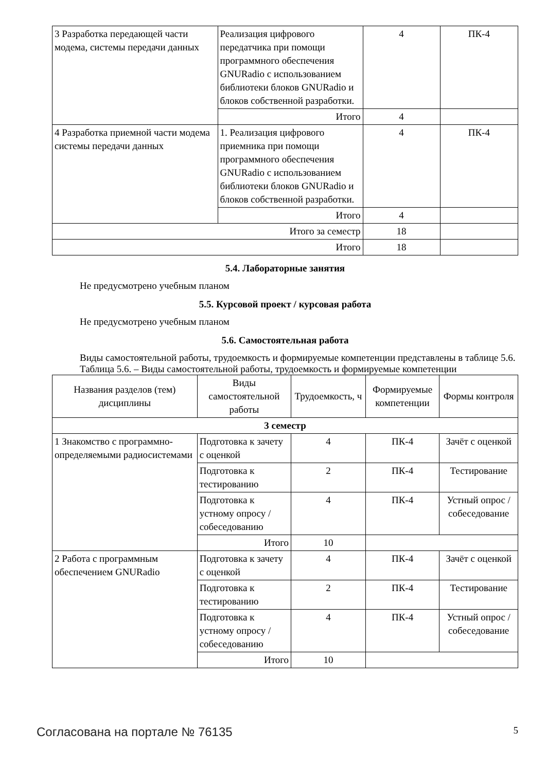| 3 Разработка передающей части модема, системы передачи данных | Реализация цифрового передатчика при помощи программного обеспечения GNURadio с использованием библиотеки блоков GNURadio и блоков собственной разработки. | 4 | ПК-4 |
| | Итого | 4 | |
| 4 Разработка приемной части модема системы передачи данных | 1. Реализация цифрового приемника при помощи программного обеспечения GNURadio с использованием библиотеки блоков GNURadio и блоков собственной разработки. | 4 | ПК-4 |
| | Итого | 4 | |
| Итого за семестр | | 18 | |
| Итого | | 18 | |
5.4. Лабораторные занятия
Не предусмотрено учебным планом
5.5. Курсовой проект / курсовая работа
Не предусмотрено учебным планом
5.6. Самостоятельная работа
Виды самостоятельной работы, трудоемкость и формируемые компетенции представлены в таблице 5.6.
Таблица 5.6. – Виды самостоятельной работы, трудоемкость и формируемые компетенции
| Названия разделов (тем) дисциплины | Виды самостоятельной работы | Трудоемкость, ч | Формируемые компетенции | Формы контроля |
| --- | --- | --- | --- | --- |
| 3 семестр | | | | |
| 1 Знакомство с программно-определяемыми радиосистемами | Подготовка к зачету с оценкой | 4 | ПК-4 | Зачёт с оценкой |
| | Подготовка к тестированию | 2 | ПК-4 | Тестирование |
| | Подготовка к устному опросу / собеседованию | 4 | ПК-4 | Устный опрос / собеседование |
| | Итого | 10 | | |
| 2 Работа с программным обеспечением GNURadio | Подготовка к зачету с оценкой | 4 | ПК-4 | Зачёт с оценкой |
| | Подготовка к тестированию | 2 | ПК-4 | Тестирование |
| | Подготовка к устному опросу / собеседованию | 4 | ПК-4 | Устный опрос / собеседование |
| | Итого | 10 | | |
Согласована на портале № 76135 5